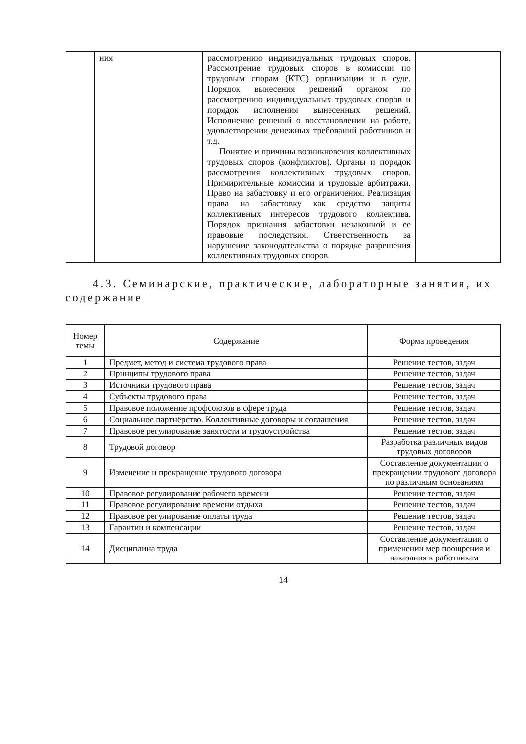| | ния | рассмотрению индивидуальных трудовых споров. Рассмотрение трудовых споров в комиссии по трудовым спорам (КТС) организации и в суде. Порядок вынесения решений органом по рассмотрению индивидуальных трудовых споров и порядок исполнения вынесенных решений. Исполнение решений о восстановлении на работе, удовлетворении денежных требований работников и т.д. Понятие и причины возникновения коллективных трудовых споров (конфликтов). Органы и порядок рассмотрения коллективных трудовых споров. Примирительные комиссии и трудовые арбитражи. Право на забастовку и его ограничения. Реализация права на забастовку как средство защиты коллективных интересов трудового коллектива. Порядок признания забастовки незаконной и ее правовые последствия. Ответственность за нарушение законодательства о порядке разрешения коллективных трудовых споров. | |
4.3. Семинарские, практические, лабораторные занятия, их содержание
| Номер темы | Содержание | Форма проведения |
| --- | --- | --- |
| 1 | Предмет, метод и система трудового права | Решение тестов, задач |
| 2 | Принципы трудового права | Решение тестов, задач |
| 3 | Источники трудового права | Решение тестов, задач |
| 4 | Субъекты трудового права | Решение тестов, задач |
| 5 | Правовое положение профсоюзов в сфере труда | Решение тестов, задач |
| 6 | Социальное партнёрство. Коллективные договоры и соглашения | Решение тестов, задач |
| 7 | Правовое регулирование занятости и трудоустройства | Решение тестов, задач |
| 8 | Трудовой договор | Разработка различных видов трудовых договоров |
| 9 | Изменение и прекращение трудового договора | Составление документации о прекращении трудового договора по различным основаниям |
| 10 | Правовое регулирование рабочего времени | Решение тестов, задач |
| 11 | Правовое регулирование времени отдыха | Решение тестов, задач |
| 12 | Правовое регулирование оплаты труда | Решение тестов, задач |
| 13 | Гарантии и компенсации | Решение тестов, задач |
| 14 | Дисциплина труда | Составление документации о применении мер поощрения и наказания к работникам |
14